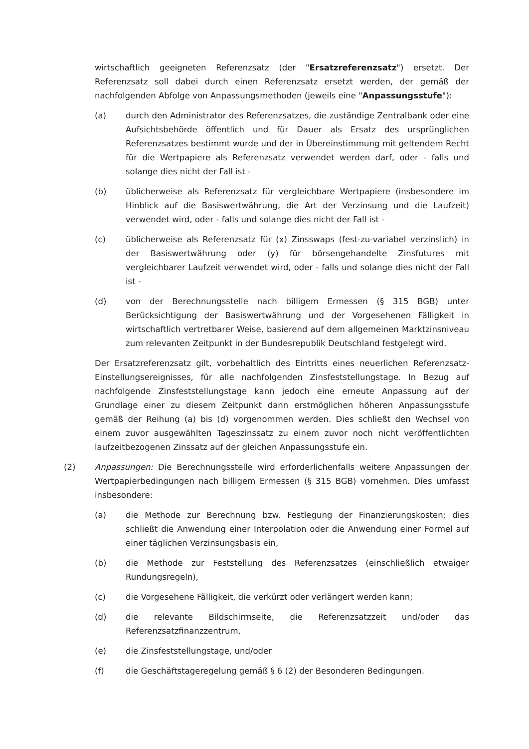wirtschaftlich geeigneten Referenzsatz (der "Ersatzreferenzsatz") ersetzt. Der Referenzsatz soll dabei durch einen Referenzsatz ersetzt werden, der gemäß der nachfolgenden Abfolge von Anpassungsmethoden (jeweils eine "Anpassungsstufe"):
(a) durch den Administrator des Referenzsatzes, die zuständige Zentralbank oder eine Aufsichtsbehörde öffentlich und für Dauer als Ersatz des ursprünglichen Referenzsatzes bestimmt wurde und der in Übereinstimmung mit geltendem Recht für die Wertpapiere als Referenzsatz verwendet werden darf, oder - falls und solange dies nicht der Fall ist -
(b) üblicherweise als Referenzsatz für vergleichbare Wertpapiere (insbesondere im Hinblick auf die Basiswertwährung, die Art der Verzinsung und die Laufzeit) verwendet wird, oder - falls und solange dies nicht der Fall ist -
(c) üblicherweise als Referenzsatz für (x) Zinsswaps (fest-zu-variabel verzinslich) in der Basiswertwährung oder (y) für börsengehandelte Zinsfutures mit vergleichbarer Laufzeit verwendet wird, oder - falls und solange dies nicht der Fall ist -
(d) von der Berechnungsstelle nach billigem Ermessen (§ 315 BGB) unter Berücksichtigung der Basiswertwährung und der Vorgesehenen Fälligkeit in wirtschaftlich vertretbarer Weise, basierend auf dem allgemeinen Marktzinsniveau zum relevanten Zeitpunkt in der Bundesrepublik Deutschland festgelegt wird.
Der Ersatzreferenzsatz gilt, vorbehaltlich des Eintritts eines neuerlichen Referenzsatz-Einstellungsereignisses, für alle nachfolgenden Zinsfeststellungstage. In Bezug auf nachfolgende Zinsfeststellungstage kann jedoch eine erneute Anpassung auf der Grundlage einer zu diesem Zeitpunkt dann erstmöglichen höheren Anpassungsstufe gemäß der Reihung (a) bis (d) vorgenommen werden. Dies schließt den Wechsel von einem zuvor ausgewählten Tageszinssatz zu einem zuvor noch nicht veröffentlichten laufzeitbezogenen Zinssatz auf der gleichen Anpassungsstufe ein.
(2) Anpassungen: Die Berechnungsstelle wird erforderlichenfalls weitere Anpassungen der Wertpapierbedingungen nach billigem Ermessen (§ 315 BGB) vornehmen. Dies umfasst insbesondere:
(a) die Methode zur Berechnung bzw. Festlegung der Finanzierungskosten; dies schließt die Anwendung einer Interpolation oder die Anwendung einer Formel auf einer täglichen Verzinsungsbasis ein,
(b) die Methode zur Feststellung des Referenzsatzes (einschließlich etwaiger Rundungsregeln),
(c) die Vorgesehene Fälligkeit, die verkürzt oder verlängert werden kann;
(d) die relevante Bildschirmseite, die Referenzsatzzeit und/oder das Referenzsatzfinanzzentrum,
(e) die Zinsfeststellungstage, und/oder
(f) die Geschäftstageregelung gemäß § 6 (2) der Besonderen Bedingungen.